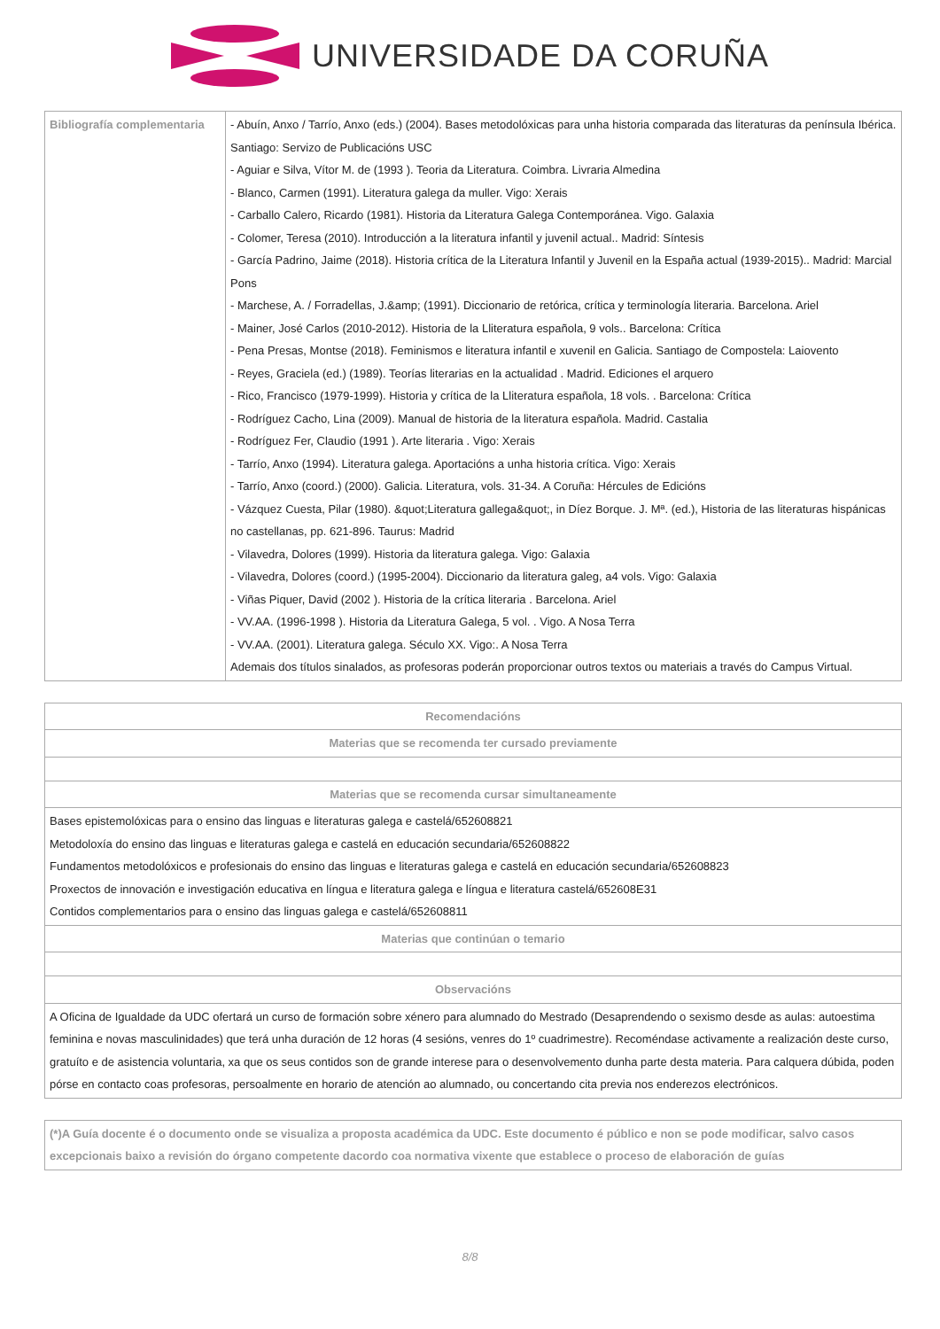UNIVERSIDADE DA CORUÑA
| Bibliografía complementaria | - Abuín, Anxo / Tarrío, Anxo (eds.) (2004). Bases metodolóxicas para unha historia comparada das literaturas da península Ibérica. Santiago: Servizo de Publicacións USC - Aguiar e Silva, Vítor M. de (1993 ). Teoria da Literatura. Coimbra. Livraria Almedina - Blanco, Carmen (1991). Literatura galega da muller. Vigo: Xerais - Carballo Calero, Ricardo (1981). Historia da Literatura Galega Contemporánea. Vigo. Galaxia - Colomer, Teresa (2010). Introducción a la literatura infantil y juvenil actual.. Madrid: Síntesis - García Padrino, Jaime (2018). Historia crítica de la Literatura Infantil y Juvenil en la España actual (1939-2015).. Madrid: Marcial Pons - Marchese, A. / Forradellas, J.&amp; (1991). Diccionario de retórica, crítica y terminología literaria. Barcelona. Ariel - Mainer, José Carlos (2010-2012). Historia de la Lliteratura española, 9 vols.. Barcelona: Crítica - Pena Presas, Montse (2018). Feminismos e literatura infantil e xuvenil en Galicia. Santiago de Compostela: Laiovento - Reyes, Graciela (ed.) (1989). Teorías literarias en la actualidad . Madrid. Ediciones el arquero - Rico, Francisco (1979-1999). Historia y crítica de la Lliteratura española, 18 vols. . Barcelona: Crítica - Rodríguez Cacho, Lina (2009). Manual de historia de la literatura española. Madrid. Castalia - Rodríguez Fer, Claudio (1991 ). Arte literaria . Vigo: Xerais - Tarrío, Anxo (1994). Literatura galega. Aportacións a unha historia crítica. Vigo: Xerais - Tarrío, Anxo (coord.) (2000). Galicia. Literatura, vols. 31-34. A Coruña: Hércules de Edicións - Vázquez Cuesta, Pilar (1980). &quot;Literatura gallega&quot;, in Díez Borque. J. Mª. (ed.), Historia de las literaturas hispánicas no castellanas, pp. 621-896. Taurus: Madrid - Vilavedra, Dolores (1999). Historia da literatura galega. Vigo: Galaxia - Vilavedra, Dolores (coord.) (1995-2004). Diccionario da literatura galeg, a4 vols. Vigo: Galaxia - Viñas Piquer, David (2002 ). Historia de la crítica literaria . Barcelona. Ariel - VV.AA. (1996-1998 ). Historia da Literatura Galega, 5 vol. . Vigo. A Nosa Terra - VV.AA. (2001). Literatura galega. Século XX. Vigo:. A Nosa Terra Ademais dos títulos sinalados, as profesoras poderán proporcionar outros textos ou materiais a través do Campus Virtual. |
| Recomendacións |
| --- |
| Materias que se recomenda ter cursado previamente |
| Materias que se recomenda cursar simultaneamente |
| Bases epistemolóxicas para o ensino das linguas e literaturas galega e castelá/652608821 Metodoloxía do ensino das linguas e literaturas galega e castelá en educación secundaria/652608822 Fundamentos metodolóxicos e profesionais do ensino das linguas e literaturas galega e castelá en educación secundaria/652608823 Proxectos de innovación e investigación educativa en língua e literatura galega e língua e literatura castelá/652608E31 Contidos complementarios para o ensino das linguas galega e castelá/652608811 |
| Materias que continúan o temario |
| Observacións |
| A Oficina de Igualdade da UDC ofertará un curso de formación sobre xénero para alumnado do Mestrado (Desaprendendo o sexismo desde as aulas: autoestima feminina e novas masculinidades) que terá unha duración de 12 horas (4 sesións, venres do 1º cuadrimestre). Recoméndase activamente a realización deste curso, gratuíto e de asistencia voluntaria, xa que os seus contidos son de grande interese para o desenvolvemento dunha parte desta materia. Para calquera dúbida, poden pórse en contacto coas profesoras, persoalmente en horario de atención ao alumnado, ou concertando cita previa nos enderezos electrónicos. |
| (*)A Guía docente é o documento onde se visualiza a proposta académica da UDC. Este documento é público e non se pode modificar, salvo casos excepcionais baixo a revisión do órgano competente dacordo coa normativa vixente que establece o proceso de elaboración de guías |
8/8